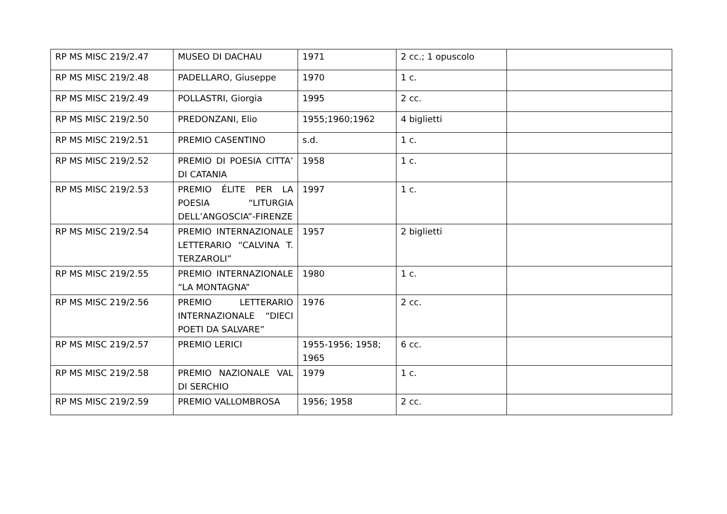| RP MS MISC 219/2.47 | MUSEO DI DACHAU | 1971 | 2 cc.; 1 opuscolo | |
| RP MS MISC 219/2.48 | PADELLARO, Giuseppe | 1970 | 1 c. | |
| RP MS MISC 219/2.49 | POLLASTRI, Giorgia | 1995 | 2 cc. | |
| RP MS MISC 219/2.50 | PREDONZANI, Elio | 1955;1960;1962 | 4 biglietti | |
| RP MS MISC 219/2.51 | PREMIO CASENTINO | s.d. | 1 c. | |
| RP MS MISC 219/2.52 | PREMIO DI POESIA CITTA’ DI CATANIA | 1958 | 1 c. | |
| RP MS MISC 219/2.53 | PREMIO ÉLITE PER LA POESIA “LITURGIA DELL’ANGOSCIA”-FIRENZE | 1997 | 1 c. | |
| RP MS MISC 219/2.54 | PREMIO INTERNAZIONALE LETTERARIO “CALVINA T. TERZAROLI” | 1957 | 2 biglietti | |
| RP MS MISC 219/2.55 | PREMIO INTERNAZIONALE “LA MONTAGNA” | 1980 | 1 c. | |
| RP MS MISC 219/2.56 | PREMIO LETTERARIO INTERNAZIONALE “DIECI POETI DA SALVARE” | 1976 | 2 cc. | |
| RP MS MISC 219/2.57 | PREMIO LERICI | 1955-1956; 1958; 1965 | 6 cc. | |
| RP MS MISC 219/2.58 | PREMIO NAZIONALE VAL DI SERCHIO | 1979 | 1 c. | |
| RP MS MISC 219/2.59 | PREMIO VALLOMBROSA | 1956; 1958 | 2 cc. | |